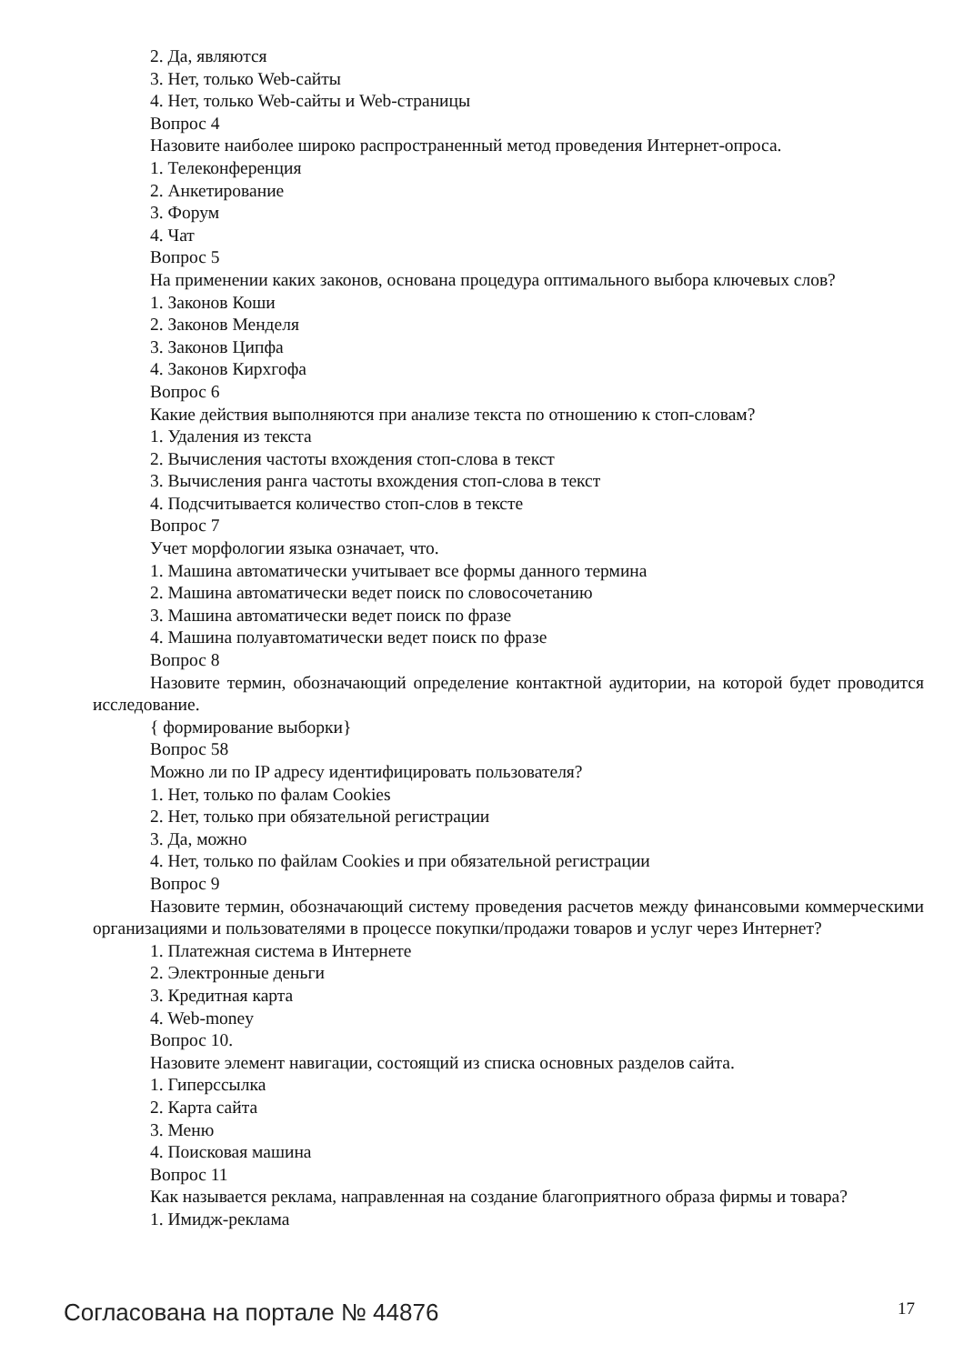2. Да, являются
3. Нет, только Web-сайты
4. Нет, только Web-сайты и Web-страницы
Вопрос 4
Назовите наиболее широко распространенный метод проведения Интернет-опроса.
1. Телеконференция
2. Анкетирование
3. Форум
4. Чат
Вопрос 5
На применении каких законов, основана процедура оптимального выбора ключевых слов?
1. Законов Коши
2. Законов Менделя
3. Законов Ципфа
4. Законов Кирхгофа
Вопрос 6
Какие действия выполняются при анализе текста по отношению к стоп-словам?
1. Удаления из текста
2. Вычисления частоты вхождения стоп-слова в текст
3. Вычисления ранга частоты вхождения стоп-слова в текст
4. Подсчитывается количество стоп-слов в тексте
Вопрос 7
Учет морфологии языка означает, что.
1. Машина автоматически учитывает все формы данного термина
2. Машина автоматически ведет поиск по словосочетанию
3. Машина автоматически ведет поиск по фразе
4. Машина полуавтоматически ведет поиск по фразе
Вопрос 8
Назовите термин, обозначающий определение контактной аудитории, на которой будет проводится исследование.
{ формирование выборки}
Вопрос 58
Можно ли по IP адресу идентифицировать пользователя?
1. Нет, только по фалам Cookies
2. Нет, только при обязательной регистрации
3. Да, можно
4. Нет, только по файлам Cookies и при обязательной регистрации
Вопрос 9
Назовите термин, обозначающий систему проведения расчетов между финансовыми коммерческими организациями и пользователями в процессе покупки/продажи товаров и услуг через Интернет?
1. Платежная система в Интернете
2. Электронные деньги
3. Кредитная карта
4. Web-money
Вопрос 10.
Назовите элемент навигации, состоящий из списка основных разделов сайта.
1. Гиперссылка
2. Карта сайта
3. Меню
4. Поисковая машина
Вопрос 11
Как называется реклама, направленная на создание благоприятного образа фирмы и товара?
1. Имидж-реклама
Согласована на портале № 44876 17